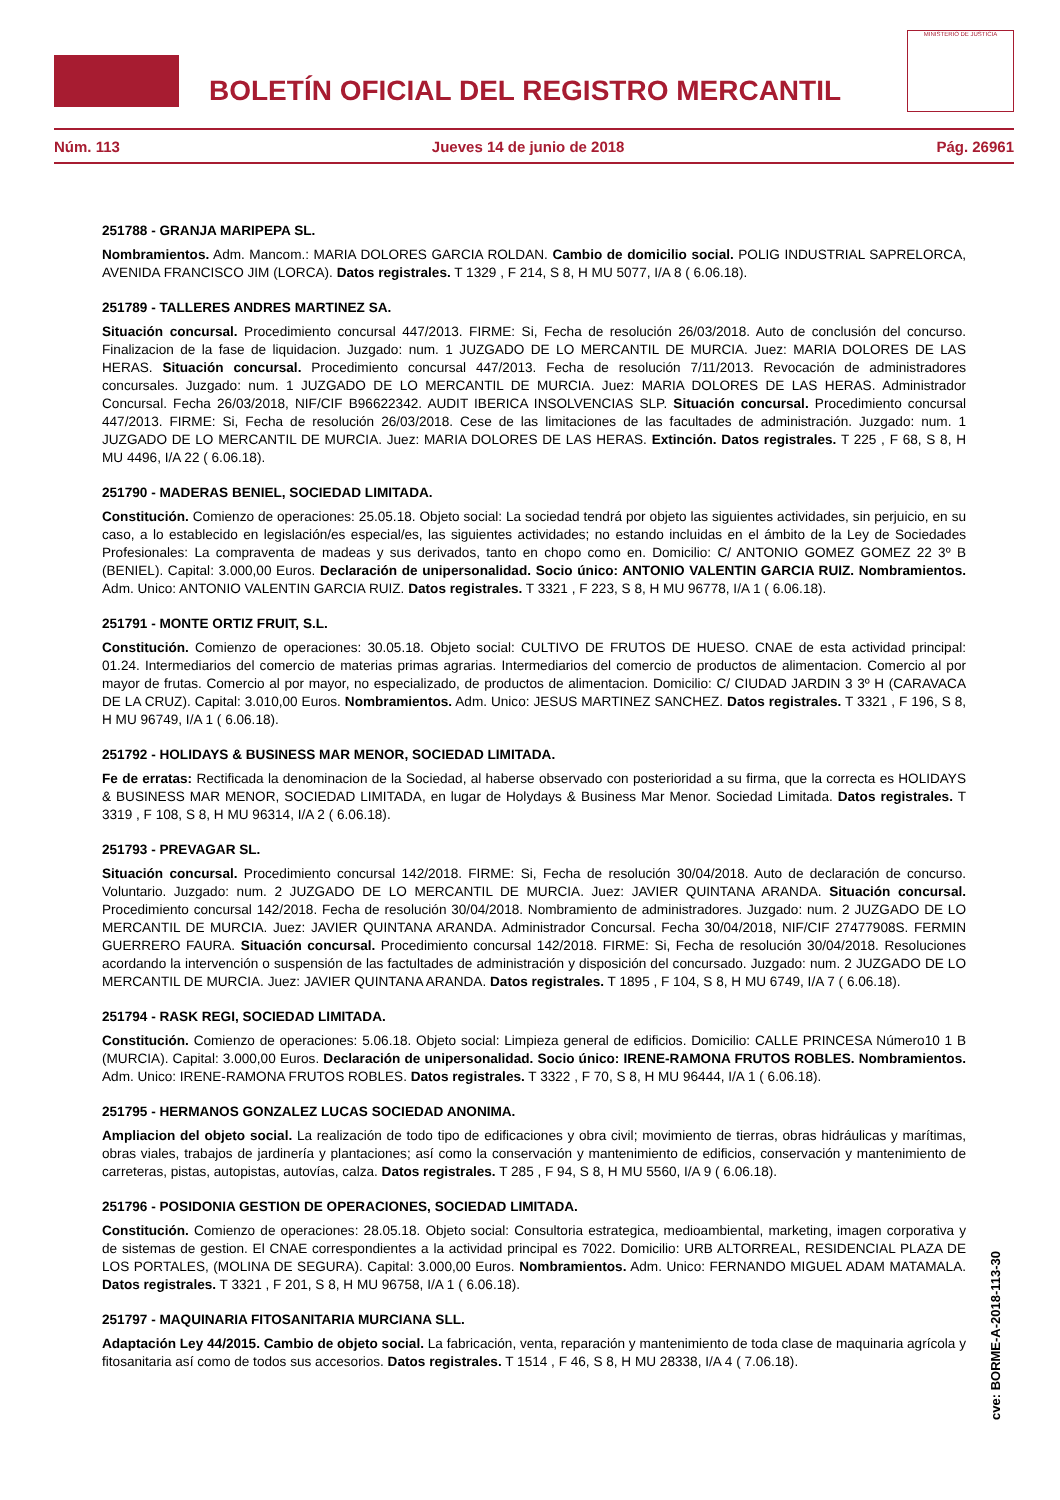BOLETÍN OFICIAL DEL REGISTRO MERCANTIL
MINISTERIO DE JUSTICIA
Núm. 113 Jueves 14 de junio de 2018 Pág. 26961
251788 - GRANJA MARIPEPA SL.
Nombramientos. Adm. Mancom.: MARIA DOLORES GARCIA ROLDAN. Cambio de domicilio social. POLIG INDUSTRIAL SAPRELORCA, AVENIDA FRANCISCO JIM (LORCA). Datos registrales. T 1329 , F 214, S 8, H MU 5077, I/A 8 ( 6.06.18).
251789 - TALLERES ANDRES MARTINEZ SA.
Situación concursal. Procedimiento concursal 447/2013. FIRME: Si, Fecha de resolución 26/03/2018. Auto de conclusión del concurso. Finalizacion de la fase de liquidacion. Juzgado: num. 1 JUZGADO DE LO MERCANTIL DE MURCIA. Juez: MARIA DOLORES DE LAS HERAS. Situación concursal. Procedimiento concursal 447/2013. Fecha de resolución 7/11/2013. Revocación de administradores concursales. Juzgado: num. 1 JUZGADO DE LO MERCANTIL DE MURCIA. Juez: MARIA DOLORES DE LAS HERAS. Administrador Concursal. Fecha 26/03/2018, NIF/CIF B96622342. AUDIT IBERICA INSOLVENCIAS SLP. Situación concursal. Procedimiento concursal 447/2013. FIRME: Si, Fecha de resolución 26/03/2018. Cese de las limitaciones de las facultades de administración. Juzgado: num. 1 JUZGADO DE LO MERCANTIL DE MURCIA. Juez: MARIA DOLORES DE LAS HERAS. Extinción. Datos registrales. T 225 , F 68, S 8, H MU 4496, I/A 22 ( 6.06.18).
251790 - MADERAS BENIEL, SOCIEDAD LIMITADA.
Constitución. Comienzo de operaciones: 25.05.18. Objeto social: La sociedad tendrá por objeto las siguientes actividades, sin perjuicio, en su caso, a lo establecido en legislación/es especial/es, las siguientes actividades; no estando incluidas en el ámbito de la Ley de Sociedades Profesionales: La compraventa de madeas y sus derivados, tanto en chopo como en. Domicilio: C/ ANTONIO GOMEZ GOMEZ 22 3º B (BENIEL). Capital: 3.000,00 Euros. Declaración de unipersonalidad. Socio único: ANTONIO VALENTIN GARCIA RUIZ. Nombramientos. Adm. Unico: ANTONIO VALENTIN GARCIA RUIZ. Datos registrales. T 3321 , F 223, S 8, H MU 96778, I/A 1 ( 6.06.18).
251791 - MONTE ORTIZ FRUIT, S.L.
Constitución. Comienzo de operaciones: 30.05.18. Objeto social: CULTIVO DE FRUTOS DE HUESO. CNAE de esta actividad principal: 01.24. Intermediarios del comercio de materias primas agrarias. Intermediarios del comercio de productos de alimentacion. Comercio al por mayor de frutas. Comercio al por mayor, no especializado, de productos de alimentacion. Domicilio: C/ CIUDAD JARDIN 3 3º H (CARAVACA DE LA CRUZ). Capital: 3.010,00 Euros. Nombramientos. Adm. Unico: JESUS MARTINEZ SANCHEZ. Datos registrales. T 3321 , F 196, S 8, H MU 96749, I/A 1 ( 6.06.18).
251792 - HOLIDAYS & BUSINESS MAR MENOR, SOCIEDAD LIMITADA.
Fe de erratas: Rectificada la denominacion de la Sociedad, al haberse observado con posterioridad a su firma, que la correcta es HOLIDAYS & BUSINESS MAR MENOR, SOCIEDAD LIMITADA, en lugar de Holydays & Business Mar Menor. Sociedad Limitada. Datos registrales. T 3319 , F 108, S 8, H MU 96314, I/A 2 ( 6.06.18).
251793 - PREVAGAR SL.
Situación concursal. Procedimiento concursal 142/2018. FIRME: Si, Fecha de resolución 30/04/2018. Auto de declaración de concurso. Voluntario. Juzgado: num. 2 JUZGADO DE LO MERCANTIL DE MURCIA. Juez: JAVIER QUINTANA ARANDA. Situación concursal. Procedimiento concursal 142/2018. Fecha de resolución 30/04/2018. Nombramiento de administradores. Juzgado: num. 2 JUZGADO DE LO MERCANTIL DE MURCIA. Juez: JAVIER QUINTANA ARANDA. Administrador Concursal. Fecha 30/04/2018, NIF/CIF 27477908S. FERMIN GUERRERO FAURA. Situación concursal. Procedimiento concursal 142/2018. FIRME: Si, Fecha de resolución 30/04/2018. Resoluciones acordando la intervención o suspensión de las factultades de administración y disposición del concursado. Juzgado: num. 2 JUZGADO DE LO MERCANTIL DE MURCIA. Juez: JAVIER QUINTANA ARANDA. Datos registrales. T 1895 , F 104, S 8, H MU 6749, I/A 7 ( 6.06.18).
251794 - RASK REGI, SOCIEDAD LIMITADA.
Constitución. Comienzo de operaciones: 5.06.18. Objeto social: Limpieza general de edificios. Domicilio: CALLE PRINCESA Número10 1 B (MURCIA). Capital: 3.000,00 Euros. Declaración de unipersonalidad. Socio único: IRENE-RAMONA FRUTOS ROBLES. Nombramientos. Adm. Unico: IRENE-RAMONA FRUTOS ROBLES. Datos registrales. T 3322 , F 70, S 8, H MU 96444, I/A 1 ( 6.06.18).
251795 - HERMANOS GONZALEZ LUCAS SOCIEDAD ANONIMA.
Ampliacion del objeto social. La realización de todo tipo de edificaciones y obra civil; movimiento de tierras, obras hidráulicas y marítimas, obras viales, trabajos de jardinería y plantaciones; así como la conservación y mantenimiento de edificios, conservación y mantenimiento de carreteras, pistas, autopistas, autovías, calza. Datos registrales. T 285 , F 94, S 8, H MU 5560, I/A 9 ( 6.06.18).
251796 - POSIDONIA GESTION DE OPERACIONES, SOCIEDAD LIMITADA.
Constitución. Comienzo de operaciones: 28.05.18. Objeto social: Consultoria estrategica, medioambiental, marketing, imagen corporativa y de sistemas de gestion. El CNAE correspondientes a la actividad principal es 7022. Domicilio: URB ALTORREAL, RESIDENCIAL PLAZA DE LOS PORTALES, (MOLINA DE SEGURA). Capital: 3.000,00 Euros. Nombramientos. Adm. Unico: FERNANDO MIGUEL ADAM MATAMALA. Datos registrales. T 3321 , F 201, S 8, H MU 96758, I/A 1 ( 6.06.18).
251797 - MAQUINARIA FITOSANITARIA MURCIANA SLL.
Adaptación Ley 44/2015. Cambio de objeto social. La fabricación, venta, reparación y mantenimiento de toda clase de maquinaria agrícola y fitosanitaria así como de todos sus accesorios. Datos registrales. T 1514 , F 46, S 8, H MU 28338, I/A 4 ( 7.06.18).
cve: BORME-A-2018-113-30